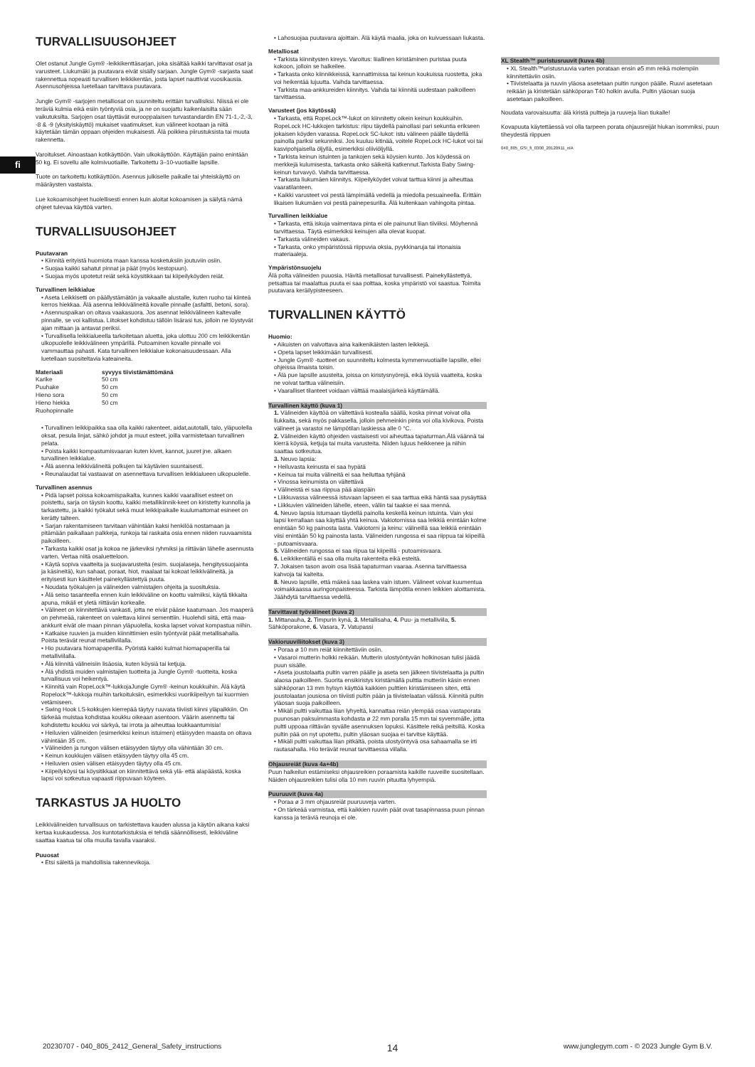fi
TURVALLISUUSOHJEET
Olet ostanut Jungle Gym® -leikkikenttäsarjan, joka sisältää kaikki tarvittavat osat ja varusteet. Liukumäki ja puutavara eivät sisälly sarjaan. Jungle Gym® -sarjasta saat rakennettua nopeasti turvallisen leikkikentän, josta lapset nauttivat vuosikausia. Asennusohjeissa luetellaan tarvittava puutavara.
Jungle Gym® -sarjojen metalliosat on suunniteltu erittäin turvallisiksi. Niissä ei ole teräviä kulmia eikä esiin työntyviä osia, ja ne on suojattu kaikenlaisilta sään vaikutuksilta. Sarjojen osat täyttävät eurooppalaisen turvastandardin EN 71-1,-2,-3, -8 & -9 (yksityiskäyttö) mukaiset vaatimukset, kun välineet kootaan ja niitä käytetään tämän oppaan ohjeiden mukaisesti. Älä poikkea piirustuksista tai muuta rakennetta.
Varoitukset. Ainoastaan kotikäyttöön. Vain ulkokäyttöön. Käyttäjän paino enintään 50 kg. Ei sovellu alle kolmivuotiaille. Tarkoitettu 3–10-vuotiaille lapsille.
Tuote on tarkoitettu kotikäyttöön. Asennus julkiselle paikalle tai yhteiskäyttö on määräysten vastaista.
Lue kokoamisohjeet huolellisesti ennen kuin aloitat kokoamisen ja säilytä nämä ohjeet tulevaa käyttöä varten.
TURVALLISUUSOHJEET
Puutavaran
• Kiinnitä erityistä huomiota maan kanssa kosketuksiin joutuviin osiin.
• Suojaa kaikki sahatut pinnat ja päät (myös kestopuun).
• Suojaa myös upotetut reiät sekä köysitikkaan tai kiipeilyköyden reiät.
Turvallinen leikkialue
• Aseta Leikkisetti on päällystämätön ja vakaalle alustalle, kuten ruoho tai kiinteä kerros hiekkaa. Älä asenna leikkivälineitä kovalle pinnalle (asfaltti, betoni, sora).
• Asennuspaikan on oltava vaakasuora. Jos asennat leikkivälineen kaltevalle pinnalle, se voi kallistua. Liitokset kohdistuu tällöin lisärasi tus, jolloin ne löystyvät ajan mittaan ja antavat periksi.
• Turvallisella leikkialueella tarkoitetaan aluetta, joka ulottuu 200 cm leikkikentän ulkopuolelle leikkivälineen ympärillä. Putoaminen kovalle pinnalle voi vammauttaa pahasti. Kata turvallinen leikkialue kokonaisuudessaan. Alla luetellaan suositeltavia kateaineita.
| Materiaali | syvyys tiivistämättömänä |
| --- | --- |
| Karike | 50 cm |
| Puuhake | 50 cm |
| Hieno sora | 50 cm |
| Hieno hiekka | 50 cm |
| Ruohopinnalle | |
• Turvallinen leikkipaikka saa olla kaikki rakenteet, aidat,autotalli, talo, yläpuolella oksat, pesula linjat, sähkö johdot ja muut esteet, joilla varmistetaan turvallinen pelata.
• Poista kaikki kompastumisvaaran kuten kivet, kannot, juuret jne. alkaen turvallinen leikkialue.
• Älä asenna leikkivälineitä polkujen tai käytävien suuntaisesti.
• Reunalaudat tai vastaavat on asennettava turvallisen leikkialueen ulkopuolelle.
Turvallinen asennus
• Pidä lapset poissa kokoamispaikalta, kunnes kaikki vaaralliset esteet on poistettu, sarja on täysin koottu, kaikki metallikiinnik-keet on kiristetty kunnolla ja tarkastettu, ja kaikki työkalut sekä muut leikkipaikalle kuulumattomat esineet on kerätty talteen.
• Sarjan rakentamiseen tarvitaan vähintään kaksi henkilöä nostamaan ja pitämään paikallaan palkkeja, runkoja tai raskaita osia ennen niiden ruuvaamista paikoilleen.
• Tarkasta kaikki osat ja kokoa ne järkeviksi ryhmiksi ja riittävän lähelle asennusta varten. Vertaa niitä osaluetteloon.
• Käytä sopiva vaatteita ja suojavarusteita (esim. suojalaseja, hengityssuojainta ja käsineitä), kun sahaat, poraat, hiot, maalaat tai kokoat leikkivälineitä, ja erityisesti kun käsittelet painekyllästettyä puuta.
• Noudata työkalujen ja välineiden valmistajien ohjeita ja suosituksia.
• Älä seiso tasanteella ennen kuin leikkiväline on koottu valmiiksi, käytä tikkaita apuna, mikäli et yletä riittävän korkealle.
• Välineet on kiinnitettävä vankasti, jotta ne eivät pääse kaatumaan. Jos maaperä on pehmeää, rakenteet on valettava kiinni sementtiin. Huolehdi siitä, että maa-ankkurit eivät ole maan pinnan yläpuolella, koska lapset voivat kompastua niihin.
• Katkaise ruuvien ja muiden kiinnittimien esiin työntyvät päät metallisahalla. Poista terävät reunat metalliviilalla.
• Hio puutavara hiomapaperilla. Pyöristä kaikki kulmat hiomapaperilla tai metalliviilalla.
• Älä kiinnitä välineisiin lisäosia, kuten köysiä tai ketjuja.
• Älä yhdistä muiden valmistajien tuotteita ja Jungle Gym® -tuotteita, koska turvallisuus voi heikentyä.
• Kiinnitä vain RopeLock™-lukkojaJungle Gym® -keinun koukkuihin. Älä käytä Ropelock™-lukkoja muihin tarkoituksiin, esimerkiksi vuorikiipeilyyn tai kuormien vetämiseen.
• Swing Hook LS-kokkujen kierrepää täytyy ruuvata tiiviisti kiinni yläpalkkiin. On tärkeää muistaa kohdistaa koukku oikeaan asentoon. Väärin asennettu tai kohdistettu koukku voi särkyä, tai irrota ja aiheuttaa loukkaantumisia!
• Heiluvien välineiden (esimerkiksi keinun istuimen) etäisyyden maasta on oltava vähintään 35 cm.
• Välineiden ja rungon välisen etäisyyden täytyy olla vähintään 30 cm.
• Keinun koukkujen välisen etäisyyden täytyy olla 45 cm.
• Heiluvien osien välisen etäisyyden täytyy olla 45 cm.
• Kiipeilyköysi tai köysitikkaat on kiinnitettävä sekä ylä- että alapäästä, koska lapsi voi sotkeutua vapaasti riippuvaan köyteen.
TARKASTUS JA HUOLTO
Leikkivälineiden turvallisuus on tarkistettava kauden alussa ja käytön aikana kaksi kertaa kuukaudessa. Jos kuntotarkistuksia ei tehdä säännöllisesti, leikkiväline saattaa kaatua tai olla muulla tavalla vaaraksi.
Puuosat
• Etsi säleitä ja mahdollisia rakennevikoja.
• Lahosuojaa puutavara ajoittain. Älä käytä maalia, joka on kuivuessaan liukasta.
Metalliosat
• Tarkista kiinnitysten kireys. Varoitus: liiallinen kiristäminen puristaa puuta kokoon, jolloin se halkeilee.
• Tarkasta onko kiinnikkeissä, kannattimissa tai keinun koukuissa ruostetta, joka voi heikentää lujuutta. Vaihda tarvittaessa.
• Tarkista maa-ankkureiden kiinnitys. Vaihda tai kiinnitä uudestaan paikoilleen tarvittaessa.
Varusteet (jos käytössä)
• Tarkasta, että RopeLock™-lukot on kiinnitetty oikein keinun koukkuihin. RopeLock HC-lukkojen tarkistus: riipu täydellä painollasi pari sekuntia erikseen jokaisen köyden varassa. RopeLock SC-lukot: istu välineen päälle täydellä painolla pariksi sekunniksi. Jos kuuluu kitinää, voitele RopeLock HC-lukot voi tai kasvipohjaisella öljyllä, esimerkiksi oliiviöljyllä.
• Tarkista keinun istuinten ja tankojen sekä köysien kunto. Jos köydessä on merkkejä kulumisesta, tarkasta onko säikeitä katkennut.Tarkista Baby Swing-keinun turvavyö. Vaihda tarvittaessa.
• Tarkasta liukumäen kiinnitys. Kiipeilyköydet voivat tarttua kiinni ja aiheuttaa vaaratilanteen.
• Kaikki varusteet voi pestä lämpimällä vedellä ja miedolla pesuaineella. Erittäin likaisen liukumäen voi pestä painepesurilla. Älä kuitenkaan vahingoita pintaa.
Turvallinen leikkialue
• Tarkasta, että iskuja vaimentava pinta ei ole painunut liian tiiviiksi. Möyhennä tarvittaessa. Täytä esimerkiksi keinujen alla olevat kuopat.
• Tarkasta välineiden vakaus.
• Tarkasta, onko ympäristössä riippuvia oksia, pyykkinaruja tai irtonaisia materiaaleja.
Ympäristönsuojelu
Älä polta välineiden puuosia. Hävitä metalliosat turvallisesti. Painekyllästettyä, petsattua tai maalattua puuta ei saa polttaa, koska ympäristö voi saastua. Toimita puutavara keräilypisteeseen.
TURVALLINEN KÄYTTÖ
Huomio:
• Aikuisten on valvottava aina kaikenikäisten lasten leikkejä.
• Opeta lapset leikkimään turvallisesti.
• Jungle Gym® -tuotteet on suunniteltu kolmesta kymmenvuotiaille lapsille, ellei ohjeissa ilmaista toisin.
• Älä pue lapsille asusteita, joissa on kiristysnyörejä, eikä löysiä vaatteita, koska ne voivat tarttua välineisiin.
• Vaaralliset tilanteet voidaan välttää maalaisjärkeä käyttämällä.
Turvallinen käyttö (kuva 1)
1. Välineiden käyttöä on vältettävä kostealla säällä, koska pinnat voivat olla liukkaita, sekä myös pakkasella, jolloin pehmeinkin pinta voi olla kivikova. Poista välineet ja varastoi ne lämpötilan laskiessa alle 0 °C.
2. Välineiden käyttö ohjeiden vastaisesti voi aiheuttaa tapaturman.Älä väännä tai kierrä köysiä, ketjuja tai muita varusteita. Niiden lujuus heikkenee ja niihin saattaa sotkeutua.
3. Neuvo lapsia:
• Heiluvasta keinusta ei saa hypätä
• Keinua tai muita välineitä ei saa heiluttaa tyhjänä
• Vinossa keinumista on vältettävä
• Välineistä ei saa riippua pää alaspäin
• Liikkuvassa välineessä istuvaan lapseen ei saa tarttua eikä häntä saa pysäyttää
• Liikkuvien välineiden lähelle, eteen, väliin tai taakse ei saa mennä.
4. Neuvo lapsia istumaan täydellä painolla keskellä keinun istuinta. Vain yksi lapsi kerrallaan saa käyttää yhtä keinua. Vakiotornissa saa leikkiä enintään kolme enintään 50 kg painosta lasta. Vakiotorni ja keinu: välineillä saa leikkiä enintään viisi enintään 50 kg painosta lasta. Välineiden rungossa ei saa riippua tai kiipeillä - putoamisvaara.
5. Välineiden rungossa ei saa riipua tai kiipeillä - putoamisvaara.
6. Leikkikentällä ei saa olla muita rakenteita eikä esteitä.
7. Jokaisen tason avoin osa lisää tapaturman vaaraa. Asenna tarvittaessa kahvoja tai kaiteita.
8. Neuvo lapsille, että mäkeä saa laskea vain istuen. Välineet voivat kuumentua voimakkaassa auringonpaisteessa. Tarkista lämpötila ennen leikkien aloittamista. Jäähdytä tarvittaessa vedellä.
Tarvittavat työvälineet (kuva 2)
1. Mittanauha, 2. Timpurin kynä, 3. Metallisaha, 4. Puu- ja metalliviila, 5. Sähköporakone, 6. Vasara, 7. Vatupassi
Vakioruuviliitokset (kuva 3)
• Poraa ø 10 mm reiät kiinnitettäviin osiin.
• Vasaroi mutterin holkki reikään. Mutterin ulostyöntyvän holkinosan tulisi jäädä puun sisälle.
• Aseta joustolaatta pultin varren päälle ja aseta sen jälkeen tiivistelaatta ja pultin alaosa paikoilleen. Suorita ensikiristys kiristämällä pulttia mutteriin käsin ennen sähköporan 13 mm hylsyn käyttöä kaikkien pulttien kiristämiseen siten, että joustolaatan jousiosa on tiiviisti pultin pään ja tiivistelaatan välissä. Kiinnitä pultin yläosan suoja paikoilleen.
• Mikäli pultti vaikuttaa liian lyhyeltä, kannattaa reiän ylempää osaa vastaporata puunosan paksuimmasta kohdasta ø 22 mm poralla 15 mm tai syvemmälle, jotta pultti uppoaa riittävän syvälle asennuksen lopuksi. Käsittele reikä peitsillä. Koska pultin pää on nyt upotettu, pultin yläosan suojaa ei tarvitse käyttää.
• Mikäli pultti vaikuttaa liian pitkältä, poista ulostyöntyvä osa sahaamalla se irti rautasahalla. Hio terävät reunat tarvittaessa viilalla.
Ohjausreiät (kuva 4a+4b)
Puun halkeilun estämiseksi ohjausreikien poraamista kaikille ruuveille suositellaan. Näiden ohjausreikien tulisi olla 10 mm ruuvin pituutta lyhyempiä.
Puuruuvit (kuva 4a)
• Poraa ø 3 mm ohjausreiät puuruuveja varten.
• On tärkeää varmistaa, että kaikkien ruuvin päät ovat tasapinnassa puun pinnan kanssa ja teräviä reunoja ei ole.
XL Stealth™ puristusruuvit (kuva 4b)
• XL Stealth™uristusruuvia varten porataan ensin ø5 mm reikä molempiin kiinnitettäviin osiin.
• Tiivistelaatta ja ruuvin yläosa asetetaan pultin rungon päälle. Ruuvi asetetaan reikään ja kiristetään sähköporan T40 holkin avulla. Pultin yläosan suoja asetetaan paikoilleen.
Noudata varovaisuutta: älä kiristä pultteja ja ruuveja liian tiukalle!
Kovapuuta käytettäessä voi olla tarpeen porata ohjausreijät hiukan isommiksi, puun tiheydestä riippuen
040_805_GSI_fi_0300_20120911_nlA
20230707 - 040_805_2412_General_Safety_instructions 14 www.junglegym.com - © 2023 Jungle Gym B.V.